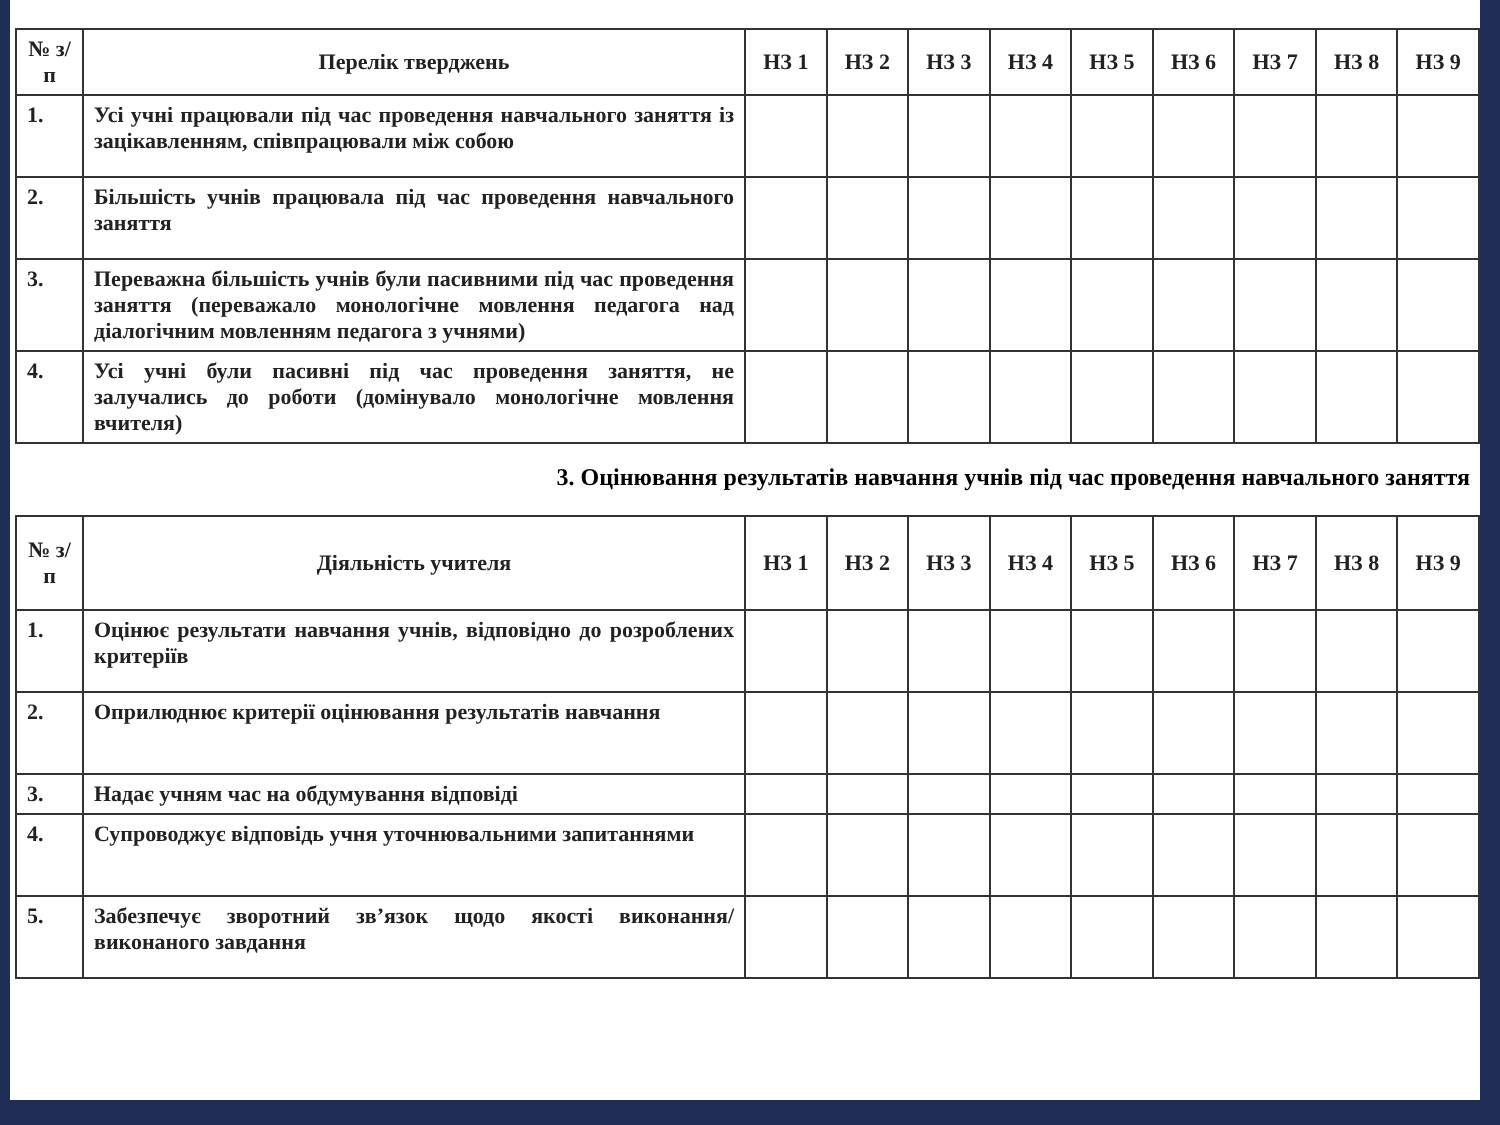| № з/п | Перелік тверджень | НЗ 1 | НЗ 2 | НЗ 3 | НЗ 4 | НЗ 5 | НЗ 6 | НЗ 7 | НЗ 8 | НЗ 9 |
| --- | --- | --- | --- | --- | --- | --- | --- | --- | --- | --- |
| 1. | Усі учні працювали під час проведення навчального заняття із зацікавленням, співпрацювали між собою | | | | | | | | | |
| 2. | Більшість учнів працювала під час проведення навчального заняття | | | | | | | | | |
| 3. | Переважна більшість учнів були пасивними під час проведення заняття (переважало монологічне мовлення педагога над діалогічним мовленням педагога з учнями) | | | | | | | | | |
| 4. | Усі учні були пасивні під час проведення заняття, не залучались до роботи (домінувало монологічне мовлення вчителя) | | | | | | | | | |
3. Оцінювання результатів навчання учнів під час проведення навчального заняття
| № з/п | Діяльність учителя | НЗ 1 | НЗ 2 | НЗ 3 | НЗ 4 | НЗ 5 | НЗ 6 | НЗ 7 | НЗ 8 | НЗ 9 |
| --- | --- | --- | --- | --- | --- | --- | --- | --- | --- | --- |
| 1. | Оцінює результати навчання учнів, відповідно до розроблених критеріїв | | | | | | | | | |
| 2. | Оприлюднює критерії оцінювання результатів навчання | | | | | | | | | |
| 3. | Надає учням час на обдумування відповіді | | | | | | | | | |
| 4. | Супроводжує відповідь учня уточнювальними запитаннями | | | | | | | | | |
| 5. | Забезпечує зворотний зв’язок щодо якості виконання/виконаного завдання | | | | | | | | | |